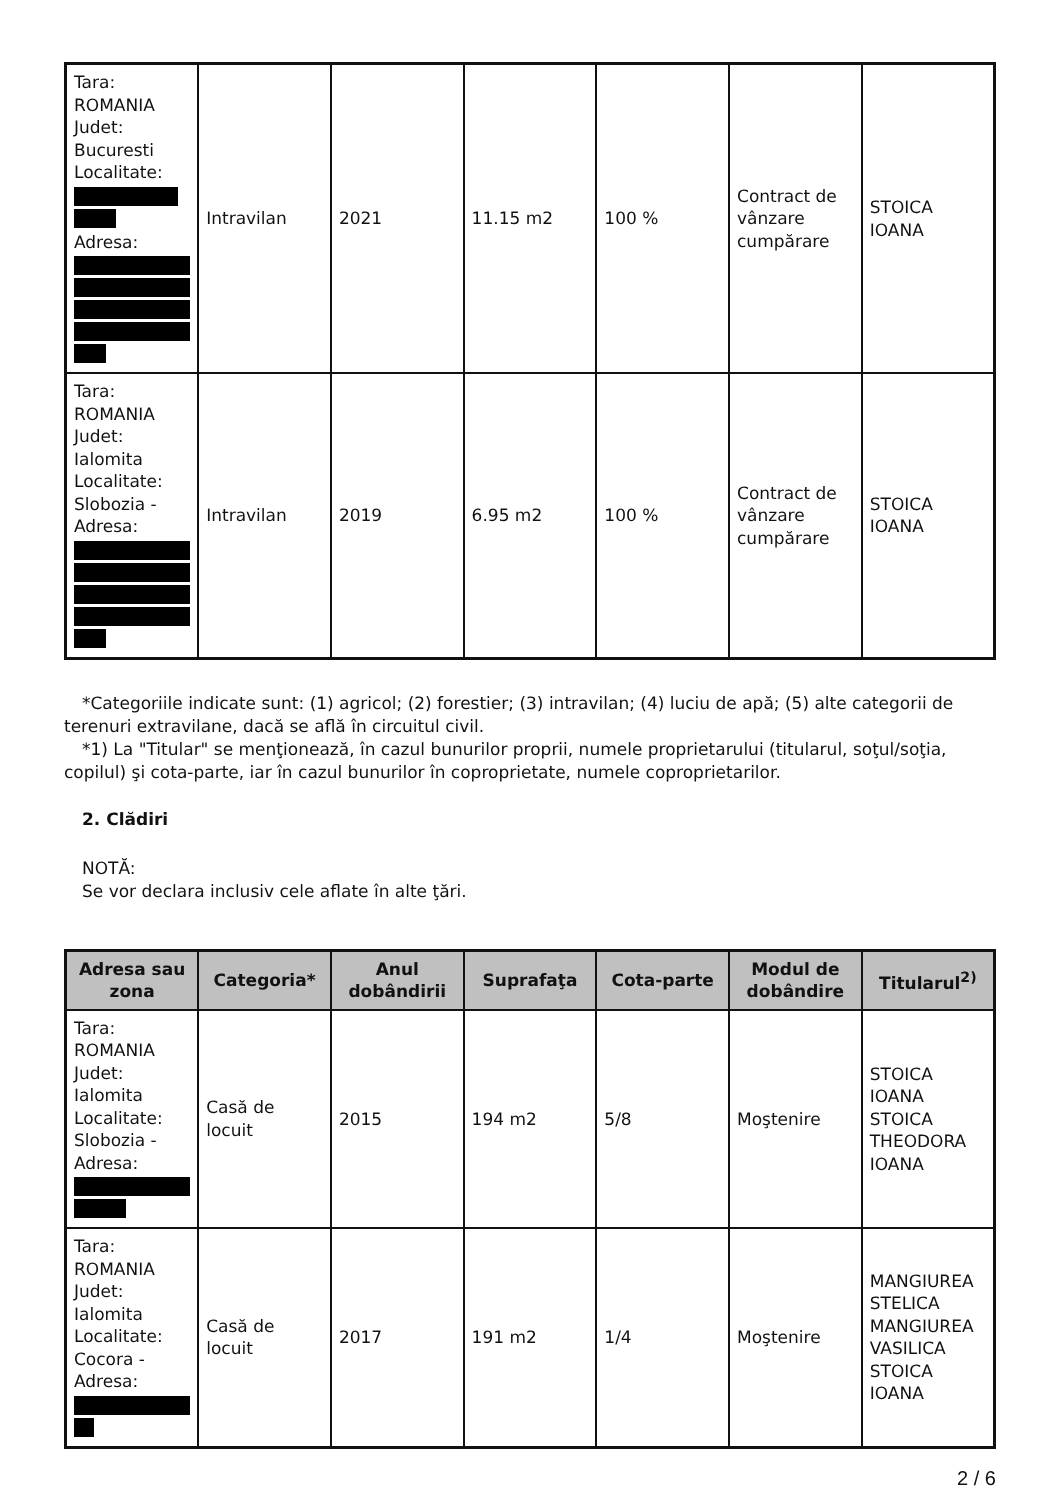| Tara: ROMANIA Judet: Bucuresti Localitate: Adresa: | Intravilan | 2021 | 11.15 m2 | 100 % | Contract de vânzare cumpărare | STOICA IOANA |
| Tara: ROMANIA Judet: Ialomita Localitate: Slobozia - Adresa: | Intravilan | 2019 | 6.95 m2 | 100 % | Contract de vânzare cumpărare | STOICA IOANA |
*Categoriile indicate sunt: (1) agricol; (2) forestier; (3) intravilan; (4) luciu de apă; (5) alte categorii de terenuri extravilane, dacă se află în circuitul civil.
*1) La "Titular" se menţionează, în cazul bunurilor proprii, numele proprietarului (titularul, soţul/soţia, copilul) şi cota-parte, iar în cazul bunurilor în coproprietate, numele coproprietarilor.
2. Clădiri
NOTĂ:
Se vor declara inclusiv cele aflate în alte ţări.
| Adresa sau zona | Categoria* | Anul dobândirii | Suprafaţa | Cota-parte | Modul de dobândire | Titularul<sup>2)</sup> |
| --- | --- | --- | --- | --- | --- | --- |
| Tara: ROMANIA Judet: Ialomita Localitate: Slobozia - Adresa: | Casă de locuit | 2015 | 194 m2 | 5/8 | Moştenire | STOICA IOANA STOICA THEODORA IOANA |
| Tara: ROMANIA Judet: Ialomita Localitate: Cocora - Adresa: | Casă de locuit | 2017 | 191 m2 | 1/4 | Moştenire | MANGIUREA STELICA MANGIUREA VASILICA STOICA IOANA |
2 / 6